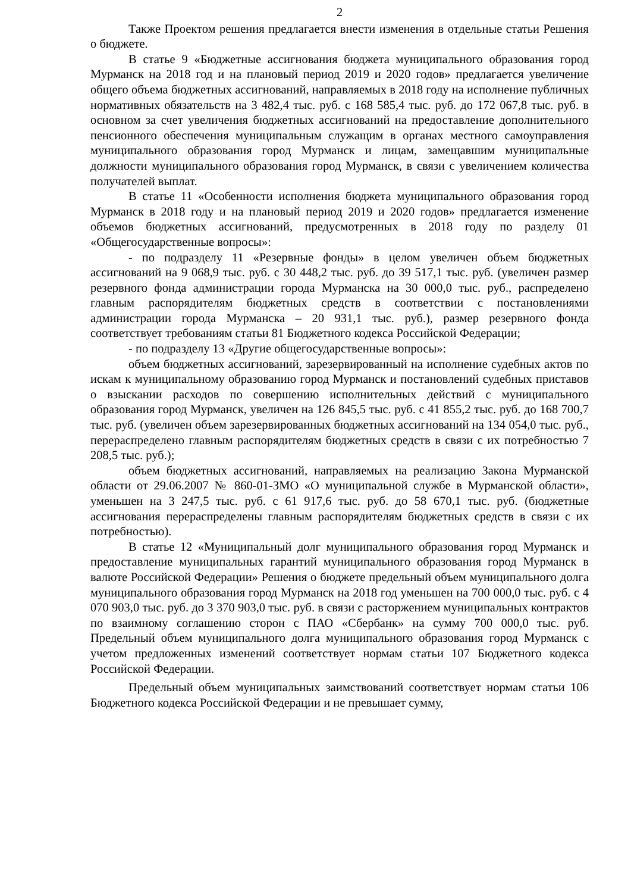2
Также Проектом решения предлагается внести изменения в отдельные статьи Решения о бюджете.
В статье 9 «Бюджетные ассигнования бюджета муниципального образования город Мурманск на 2018 год и на плановый период 2019 и 2020 годов» предлагается увеличение общего объема бюджетных ассигнований, направляемых в 2018 году на исполнение публичных нормативных обязательств на 3 482,4 тыс. руб. с 168 585,4 тыс. руб. до 172 067,8 тыс. руб. в основном за счет увеличения бюджетных ассигнований на предоставление дополнительного пенсионного обеспечения муниципальным служащим в органах местного самоуправления муниципального образования город Мурманск и лицам, замещавшим муниципальные должности муниципального образования город Мурманск, в связи с увеличением количества получателей выплат.
В статье 11 «Особенности исполнения бюджета муниципального образования город Мурманск в 2018 году и на плановый период 2019 и 2020 годов» предлагается изменение объемов бюджетных ассигнований, предусмотренных в 2018 году по разделу 01 «Общегосударственные вопросы»:
- по подразделу 11 «Резервные фонды» в целом увеличен объем бюджетных ассигнований на 9 068,9 тыс. руб. с 30 448,2 тыс. руб. до 39 517,1 тыс. руб. (увеличен размер резервного фонда администрации города Мурманска на 30 000,0 тыс. руб., распределено главным распорядителям бюджетных средств в соответствии с постановлениями администрации города Мурманска – 20 931,1 тыс. руб.), размер резервного фонда соответствует требованиям статьи 81 Бюджетного кодекса Российской Федерации;
- по подразделу 13 «Другие общегосударственные вопросы»:
объем бюджетных ассигнований, зарезервированный на исполнение судебных актов по искам к муниципальному образованию город Мурманск и постановлений судебных приставов о взыскании расходов по совершению исполнительных действий с муниципального образования город Мурманск, увеличен на 126 845,5 тыс. руб. с 41 855,2 тыс. руб. до 168 700,7 тыс. руб. (увеличен объем зарезервированных бюджетных ассигнований на 134 054,0 тыс. руб., перераспределено главным распорядителям бюджетных средств в связи с их потребностью 7 208,5 тыс. руб.);
объем бюджетных ассигнований, направляемых на реализацию Закона Мурманской области от 29.06.2007 № 860-01-ЗМО «О муниципальной службе в Мурманской области», уменьшен на 3 247,5 тыс. руб. с 61 917,6 тыс. руб. до 58 670,1 тыс. руб. (бюджетные ассигнования перераспределены главным распорядителям бюджетных средств в связи с их потребностью).
В статье 12 «Муниципальный долг муниципального образования город Мурманск и предоставление муниципальных гарантий муниципального образования город Мурманск в валюте Российской Федерации» Решения о бюджете предельный объем муниципального долга муниципального образования город Мурманск на 2018 год уменьшен на 700 000,0 тыс. руб. с 4 070 903,0 тыс. руб. до 3 370 903,0 тыс. руб. в связи с расторжением муниципальных контрактов по взаимному соглашению сторон с ПАО «Сбербанк» на сумму 700 000,0 тыс. руб. Предельный объем муниципального долга муниципального образования город Мурманск с учетом предложенных изменений соответствует нормам статьи 107 Бюджетного кодекса Российской Федерации.
Предельный объем муниципальных заимствований соответствует нормам статьи 106 Бюджетного кодекса Российской Федерации и не превышает сумму,